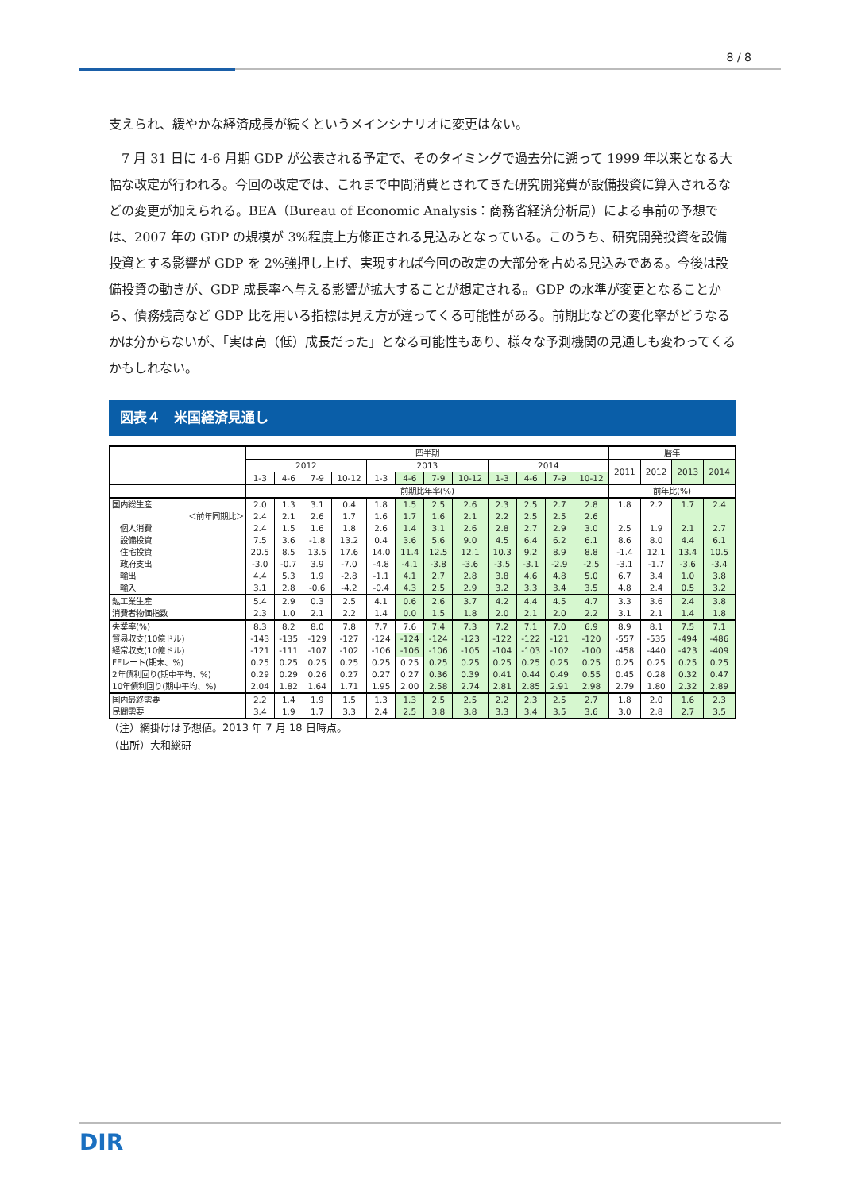8 / 8
支えられ、緩やかな経済成長が続くというメインシナリオに変更はない。
　7 月 31 日に 4-6 月期 GDP が公表される予定で、そのタイミングで過去分に遡って 1999 年以来となる大幅な改定が行われる。今回の改定では、これまで中間消費とされてきた研究開発費が設備投資に算入されるなどの変更が加えられる。BEA（Bureau of Economic Analysis：商務省経済分析局）による事前の予想では、2007 年の GDP の規模が 3%程度上方修正される見込みとなっている。このうち、研究開発投資を設備投資とする影響が GDP を 2%強押し上げ、実現すれば今回の改定の大部分を占める見込みである。今後は設備投資の動きが、GDP 成長率へ与える影響が拡大することが想定される。GDP の水準が変更となることから、債務残高など GDP 比を用いる指標は見え方が違ってくる可能性がある。前期比などの変化率がどうなるかは分からないが、「実は高（低）成長だった」となる可能性もあり、様々な予測機関の見通しも変わってくるかもしれない。
図表４　米国経済見通し
| | 四半期 | | | | | | | | | | | | 暦年 | | | |
| --- | --- | --- | --- | --- | --- | --- | --- | --- | --- | --- | --- | --- | --- | --- | --- | --- |
| | 2012 | | | | 2013 | | | | 2014 | | | | 2011 | 2012 | 2013 | 2014 |
| | 1-3 | 4-6 | 7-9 | 10-12 | 1-3 | 4-6 | 7-9 | 10-12 | 1-3 | 4-6 | 7-9 | 10-12 | | | | |
| | 前期比年率(%) | | | | | | | | | | | | 前年比(%) | | | |
| 国内総生産 | 2.0 | 1.3 | 3.1 | 0.4 | 1.8 | 1.5 | 2.5 | 2.6 | 2.3 | 2.5 | 2.7 | 2.8 | 1.8 | 2.2 | 1.7 | 2.4 |
| ＜前年同期比＞ | 2.4 | 2.1 | 2.6 | 1.7 | 1.6 | 1.7 | 1.6 | 2.1 | 2.2 | 2.5 | 2.5 | 2.6 | | | | |
| 個人消費 | 2.4 | 1.5 | 1.6 | 1.8 | 2.6 | 1.4 | 3.1 | 2.6 | 2.8 | 2.7 | 2.9 | 3.0 | 2.5 | 1.9 | 2.1 | 2.7 |
| 設備投資 | 7.5 | 3.6 | -1.8 | 13.2 | 0.4 | 3.6 | 5.6 | 9.0 | 4.5 | 6.4 | 6.2 | 6.1 | 8.6 | 8.0 | 4.4 | 6.1 |
| 住宅投資 | 20.5 | 8.5 | 13.5 | 17.6 | 14.0 | 11.4 | 12.5 | 12.1 | 10.3 | 9.2 | 8.9 | 8.8 | -1.4 | 12.1 | 13.4 | 10.5 |
| 政府支出 | -3.0 | -0.7 | 3.9 | -7.0 | -4.8 | -4.1 | -3.8 | -3.6 | -3.5 | -3.1 | -2.9 | -2.5 | -3.1 | -1.7 | -3.6 | -3.4 |
| 輸出 | 4.4 | 5.3 | 1.9 | -2.8 | -1.1 | 4.1 | 2.7 | 2.8 | 3.8 | 4.6 | 4.8 | 5.0 | 6.7 | 3.4 | 1.0 | 3.8 |
| 輸入 | 3.1 | 2.8 | -0.6 | -4.2 | -0.4 | 4.3 | 2.5 | 2.9 | 3.2 | 3.3 | 3.4 | 3.5 | 4.8 | 2.4 | 0.5 | 3.2 |
| 鉱工業生産 | 5.4 | 2.9 | 0.3 | 2.5 | 4.1 | 0.6 | 2.6 | 3.7 | 4.2 | 4.4 | 4.5 | 4.7 | 3.3 | 3.6 | 2.4 | 3.8 |
| 消費者物価指数 | 2.3 | 1.0 | 2.1 | 2.2 | 1.4 | 0.0 | 1.5 | 1.8 | 2.0 | 2.1 | 2.0 | 2.2 | 3.1 | 2.1 | 1.4 | 1.8 |
| 失業率(%) | 8.3 | 8.2 | 8.0 | 7.8 | 7.7 | 7.6 | 7.4 | 7.3 | 7.2 | 7.1 | 7.0 | 6.9 | 8.9 | 8.1 | 7.5 | 7.1 |
| 貿易収支(10億ドル) | -143 | -135 | -129 | -127 | -124 | -124 | -124 | -123 | -122 | -122 | -121 | -120 | -557 | -535 | -494 | -486 |
| 経常収支(10億ドル) | -121 | -111 | -107 | -102 | -106 | -106 | -106 | -105 | -104 | -103 | -102 | -100 | -458 | -440 | -423 | -409 |
| FFレート(期末、%) | 0.25 | 0.25 | 0.25 | 0.25 | 0.25 | 0.25 | 0.25 | 0.25 | 0.25 | 0.25 | 0.25 | 0.25 | 0.25 | 0.25 | 0.25 | 0.25 |
| 2年債利回り(期中平均、%) | 0.29 | 0.29 | 0.26 | 0.27 | 0.27 | 0.27 | 0.36 | 0.39 | 0.41 | 0.44 | 0.49 | 0.55 | 0.45 | 0.28 | 0.32 | 0.47 |
| 10年債利回り(期中平均、%) | 2.04 | 1.82 | 1.64 | 1.71 | 1.95 | 2.00 | 2.58 | 2.74 | 2.81 | 2.85 | 2.91 | 2.98 | 2.79 | 1.80 | 2.32 | 2.89 |
| 国内最終需要 | 2.2 | 1.4 | 1.9 | 1.5 | 1.3 | 1.3 | 2.5 | 2.5 | 2.2 | 2.3 | 2.5 | 2.7 | 1.8 | 2.0 | 1.6 | 2.3 |
| 民間需要 | 3.4 | 1.9 | 1.7 | 3.3 | 2.4 | 2.5 | 3.8 | 3.8 | 3.3 | 3.4 | 3.5 | 3.6 | 3.0 | 2.8 | 2.7 | 3.5 |
（注）網掛けは予想値。2013 年 7 月 18 日時点。
（出所）大和総研
DIR